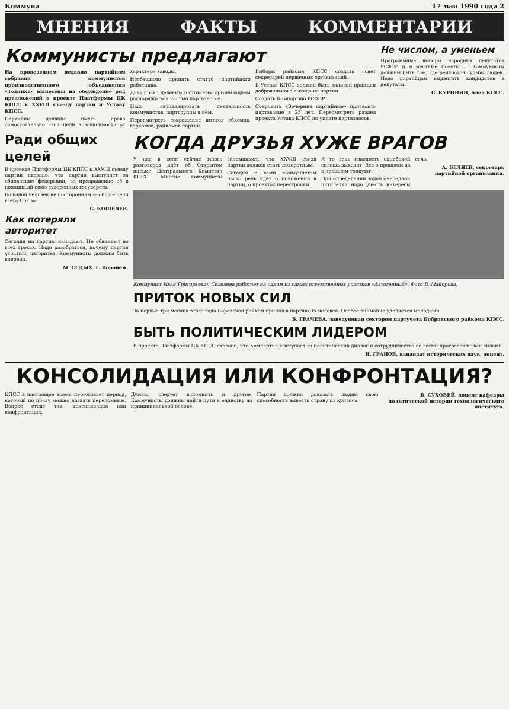Коммуна 17 мая 1990 года 2
МНЕНИЯ ФАКТЫ КОММЕНТАРИИ
Коммунисты предлагают
На проведенном недавно партийном собрании коммунистов производственного объединения «Техника» вынесены на обсуждение ряд предложений в проекте Платформы ЦК КПСС к XXVIII съезду партии и Уставу КПСС.
Партийны должны иметь право самостоятельно свои цели в зависимости от характера заводы.
Необходимо принять статус партийного работника.
Дать право целевым партийным организациям распоряжаться частью партвзносов.
Надо активизировать деятельность коммунистов, партгруппы в нём.
Пересмотреть сокращение штатов обкомов, горкомов, райкомов партии.
Выборы райкома КПСС создать совет секретарей первичных организаций.
В Уставе КПСС должен быть записан принцип добровольного выхода из партии.
Создать Компартию РСФСР.
Сократить «Вечерния партийные» присвоить партзвание в 25 лет. Пересмотреть раздел проекта Устава КПСС по уплате партвзносов.
Не числом, а уменьем
Программные выборы народных депутатов РСФСР и в местные Советы ... Коммунисты должны быть там, где решаются судьбы людей. Надо партийцам выдвигать кандидатов в депутаты.
С. КУРИНИН, член КПСС.
Ради общих целей
В проекте Платформы ЦК КПСС к XXVIII съезду партии сказано, что партия выступает за обновление федерации, за превращение её в подлинный союз суверенных государств.
Большой человек не посторонним — общие цели всего Союза.
С. КОШЕЛЕВ.
Как потеряли авторитет
Сегодня на партию нападают. Не обвиняют во всех грехах. Надо разобраться, почему партия утратила авторитет. Коммунисты должны быть впереди.
М. СЕДЫХ. г. Воронеж.
КОГДА ДРУЗЬЯ ХУЖЕ ВРАГОВ
У нас в селе сейчас много разговоров идёт об Открытом письме Центрального Комитета КПСС. Многие коммунисты вспоминают, что XXVIII съезд партии должен стать поворотным.
Сегодня с вами коммунистом часто речь идёт о положении в партии, о проектах перестройки.
А то ведь гласность однобокой сплошь выходит. Все о прошлом да о прошлом толкуют.
При определении задач очередной пятилетки надо учесть интересы села.
А. БЕЛЯЕВ, секретарь партийной организации.
Коммунист Иван Григорьевич Селезнев работает на одном из самых ответственных участков «Автогенный». Фото В. Майорова.
ПРИТОК НОВЫХ СИЛ
За первые три месяца этого года Боровской райком принял в партию 35 человек. Особое внимание уделяется молодёжи.
В. ГРАЧЕВА, заведующая сектором партучета Бобровского райкома КПСС.
БЫТЬ ПОЛИТИЧЕСКИМ ЛИДЕРОМ
В проекте Платформы ЦК КПСС сказано, что Компартия выступает за политический диалог и сотрудничество со всеми прогрессивными силами.
Н. ГРАНОВ, кандидат исторических наук, доцент.
КОНСОЛИДАЦИЯ ИЛИ КОНФРОНТАЦИЯ?
КПСС в настоящее время переживает период, который по праву можно назвать переломным. Вопрос стоит так: консолидация или конфронтация.
Думаю, следует вспомнить и другое. Коммунисты должны найти пути к единству на принципиальной основе.
Партия должна доказать людям свою способность вывести страну из кризиса.
В. СУХОВЕЙ, доцент кафедры политической истории технологического института.